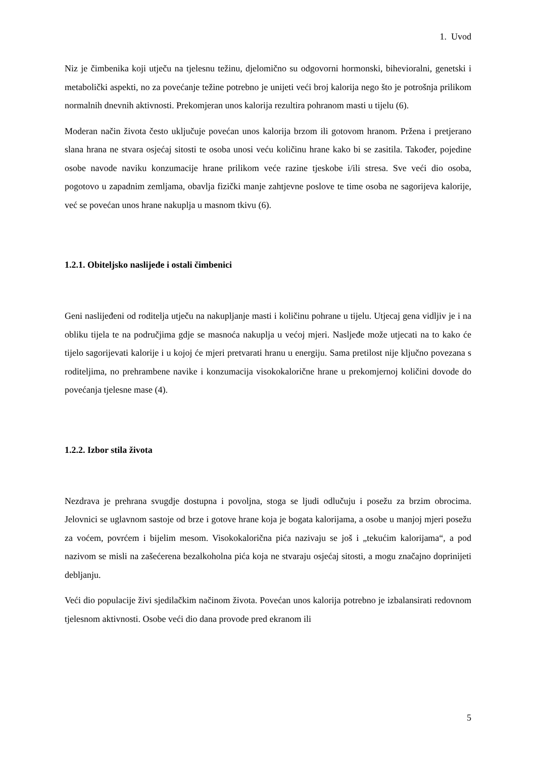1. Uvod
Niz je čimbenika koji utječu na tjelesnu težinu, djelomično su odgovorni hormonski, bihevioralni, genetski i metabolički aspekti, no za povećanje težine potrebno je unijeti veći broj kalorija nego što je potrošnja prilikom normalnih dnevnih aktivnosti. Prekomjeran unos kalorija rezultira pohranom masti u tijelu (6).
Moderan način života često uključuje povećan unos kalorija brzom ili gotovom hranom. Pržena i pretjerano slana hrana ne stvara osjećaj sitosti te osoba unosi veću količinu hrane kako bi se zasitila. Također, pojedine osobe navode naviku konzumacije hrane prilikom veće razine tjeskobe i/ili stresa. Sve veći dio osoba, pogotovo u zapadnim zemljama, obavlja fizički manje zahtjevne poslove te time osoba ne sagorijeva kalorije, već se povećan unos hrane nakuplja u masnom tkivu (6).
1.2.1. Obiteljsko naslijeđe i ostali čimbenici
Geni naslijeđeni od roditelja utječu na nakupljanje masti i količinu pohrane u tijelu. Utjecaj gena vidljiv je i na obliku tijela te na područjima gdje se masnoća nakuplja u većoj mjeri. Nasljeđe može utjecati na to kako će tijelo sagorijevati kalorije i u kojoj će mjeri pretvarati hranu u energiju. Sama pretilost nije ključno povezana s roditeljima, no prehrambene navike i konzumacija visokokalorične hrane u prekomjernoj količini dovode do povećanja tjelesne mase (4).
1.2.2. Izbor stila života
Nezdrava je prehrana svugdje dostupna i povoljna, stoga se ljudi odlučuju i posežu za brzim obrocima. Jelovnici se uglavnom sastoje od brze i gotove hrane koja je bogata kalorijama, a osobe u manjoj mjeri posežu za voćem, povrćem i bijelim mesom. Visokokalorična pića nazivaju se još i „tekućim kalorijama“, a pod nazivom se misli na zašećerena bezalkoholna pića koja ne stvaraju osjećaj sitosti, a mogu značajno doprinijeti debljanju.
Veći dio populacije živi sjedilačkim načinom života. Povećan unos kalorija potrebno je izbalansirati redovnom tjelesnom aktivnosti. Osobe veći dio dana provode pred ekranom ili
5